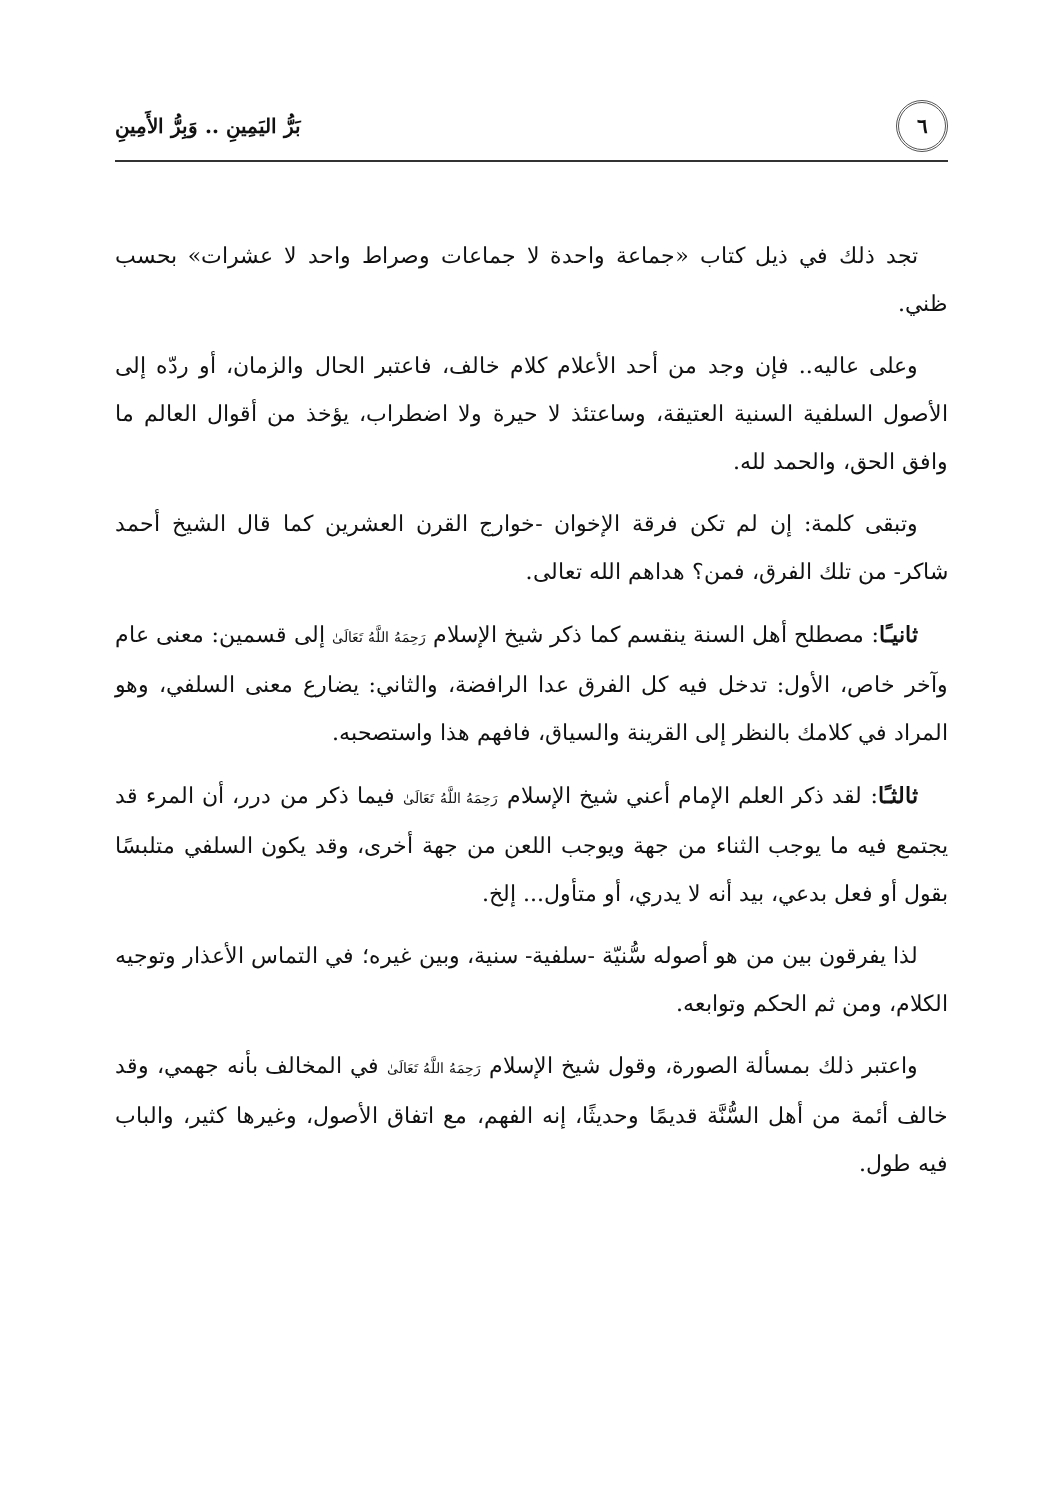٦
بَرُّ اليَمِينِ .. وَبِرُّ الأَمِينِ
تجد ذلك في ذيل كتاب «جماعة واحدة لا جماعات وصراط واحد لا عشرات» بحسب ظني.
وعلى عاليه.. فإن وجد من أحد الأعلام كلام خالف، فاعتبر الحال والزمان، أو ردّه إلى الأصول السلفية السنية العتيقة، وساعتئذ لا حيرة ولا اضطراب، يؤخذ من أقوال العالم ما وافق الحق، والحمد لله.
وتبقى كلمة: إن لم تكن فرقة الإخوان -خوارج القرن العشرين كما قال الشيخ أحمد شاكر- من تلك الفرق، فمن؟ هداهم الله تعالى.
ثانيـًا: مصطلح أهل السنة ينقسم كما ذكر شيخ الإسلام رَحِمَهُ اللَّهُ تَعَالَىٰ إلى قسمين: معنى عام وآخر خاص، الأول: تدخل فيه كل الفرق عدا الرافضة، والثاني: يضارع معنى السلفي، وهو المراد في كلامك بالنظر إلى القرينة والسياق، فافهم هذا واستصحبه.
ثالثـًا: لقد ذكر العلم الإمام أعني شيخ الإسلام رَحِمَهُ اللَّهُ تَعَالَىٰ فيما ذكر من درر، أن المرء قد يجتمع فيه ما يوجب الثناء من جهة ويوجب اللعن من جهة أخرى، وقد يكون السلفي متلبسًا بقول أو فعل بدعي، بيد أنه لا يدري، أو متأول... إلخ.
لذا يفرقون بين من هو أصوله سُّنيّة -سلفية- سنية، وبين غيره؛ في التماس الأعذار وتوجيه الكلام، ومن ثم الحكم وتوابعه.
واعتبر ذلك بمسألة الصورة، وقول شيخ الإسلام رَحِمَهُ اللَّهُ تَعَالَىٰ في المخالف بأنه جهمي، وقد خالف أئمة من أهل السُّنَّة قديمًا وحديثًا، إنه الفهم، مع اتفاق الأصول، وغيرها كثير، والباب فيه طول.